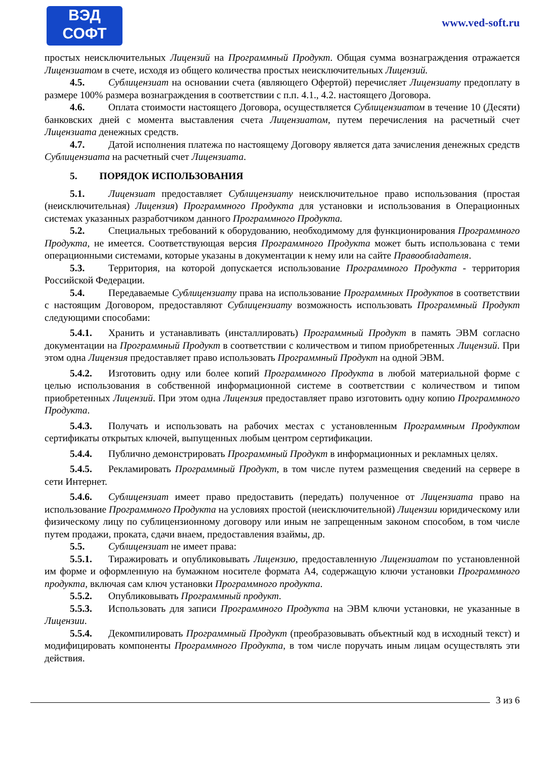ВЭД
СОФТ
www.ved-soft.ru
простых неисключительных Лицензий на Программный Продукт. Общая сумма вознаграждения отражается Лицензиатом в счете, исходя из общего количества простых неисключительных Лицензий.
4.5. Сублицензиат на основании счета (являющего Офертой) перечисляет Лицензиату предоплату в размере 100% размера вознаграждения в соответствии с п.п. 4.1., 4.2. настоящего Договора.
4.6. Оплата стоимости настоящего Договора, осуществляется Сублицензиатом в течение 10 (Десяти) банковских дней с момента выставления счета Лицензиатом, путем перечисления на расчетный счет Лицензиата денежных средств.
4.7. Датой исполнения платежа по настоящему Договору является дата зачисления денежных средств Сублицензиата на расчетный счет Лицензиата.
5. ПОРЯДОК ИСПОЛЬЗОВАНИЯ
5.1. Лицензиат предоставляет Сублицензиату неисключительное право использования (простая (неисключительная) Лицензия) Программного Продукта для установки и использования в Операционных системах указанных разработчиком данного Программного Продукта.
5.2. Специальных требований к оборудованию, необходимому для функционирования Программного Продукта, не имеется. Соответствующая версия Программного Продукта может быть использована с теми операционными системами, которые указаны в документации к нему или на сайте Правообладателя.
5.3. Территория, на которой допускается использование Программного Продукта - территория Российской Федерации.
5.4. Передаваемые Сублицензиату права на использование Программных Продуктов в соответствии с настоящим Договором, предоставляют Сублицензиату возможность использовать Программный Продукт следующими способами:
5.4.1. Хранить и устанавливать (инсталлировать) Программный Продукт в память ЭВМ согласно документации на Программный Продукт в соответствии с количеством и типом приобретенных Лицензий. При этом одна Лицензия предоставляет право использовать Программный Продукт на одной ЭВМ.
5.4.2. Изготовить одну или более копий Программного Продукта в любой материальной форме с целью использования в собственной информационной системе в соответствии с количеством и типом приобретенных Лицензий. При этом одна Лицензия предоставляет право изготовить одну копию Программного Продукта.
5.4.3. Получать и использовать на рабочих местах с установленным Программным Продуктом сертификаты открытых ключей, выпущенных любым центром сертификации.
5.4.4. Публично демонстрировать Программный Продукт в информационных и рекламных целях.
5.4.5. Рекламировать Программный Продукт, в том числе путем размещения сведений на сервере в сети Интернет.
5.4.6. Сублицензиат имеет право предоставить (передать) полученное от Лицензиата право на использование Программного Продукта на условиях простой (неисключительной) Лицензии юридическому или физическому лицу по сублицензионному договору или иным не запрещенным законом способом, в том числе путем продажи, проката, сдачи внаем, предоставления взаймы, др.
5.5. Сублицензиат не имеет права:
5.5.1. Тиражировать и опубликовывать Лицензию, предоставленную Лицензиатом по установленной им форме и оформленную на бумажном носителе формата А4, содержащую ключи установки Программного продукта, включая сам ключ установки Программного продукта.
5.5.2. Опубликовывать Программный продукт.
5.5.3. Использовать для записи Программного Продукта на ЭВМ ключи установки, не указанные в Лицензии.
5.5.4. Декомпилировать Программный Продукт (преобразовывать объектный код в исходный текст) и модифицировать компоненты Программного Продукта, в том числе поручать иным лицам осуществлять эти действия.
3 из 6